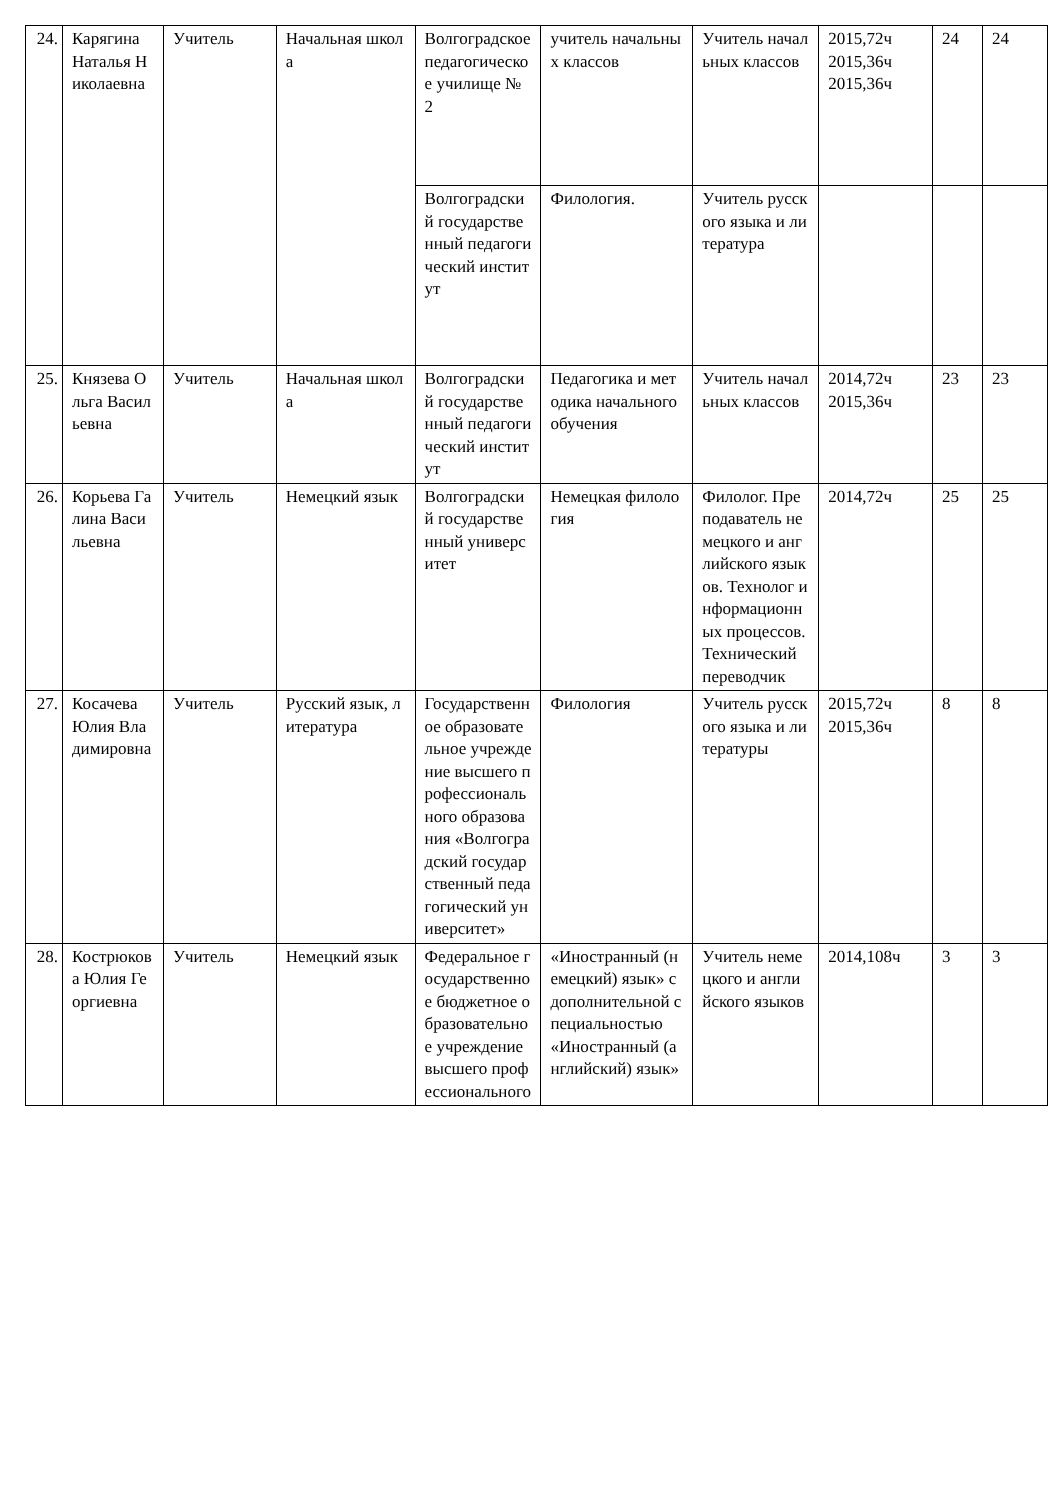| 24. | Карягина Наталья Николаевна | Учитель | Начальная школа | Волгоградское педагогическое училище № 2 | учитель начальных классов | Учитель начальных классов | 2015,72ч 2015,36ч 2015,36ч | 24 | 24 |
| | | | | Волгоградский государственный педагогический институт | Филология. | Учитель русского языка и литература | | | |
| 25. | Князева Ольга Васильевна | Учитель | Начальная школа | Волгоградский государственный педагогический институт | Педагогика и методика начального обучения | Учитель начальных классов | 2014,72ч 2015,36ч | 23 | 23 |
| 26. | Корьева Галина Васильевна | Учитель | Немецкий язык | Волгоградский государственный университет | Немецкая филология | Филолог. Преподаватель немецкого и английского языков. Технолог информационных процессов. Технический переводчик | 2014,72ч | 25 | 25 |
| 27. | Косачева Юлия Владимировна | Учитель | Русский язык, литература | Государственное образовательное учреждение высшего профессионального образования «Волгоградский государственный педагогический университет» | Филология | Учитель русского языка и литературы | 2015,72ч 2015,36ч | 8 | 8 |
| 28. | Кострюкова Юлия Георгиевна | Учитель | Немецкий язык | Федеральное государственное бюджетное образовательное учреждение высшего профессионального | «Иностранный (немецкий) язык» с дополнительной специальностью «Иностранный (английский) язык» | Учитель немецкого и английского языков | 2014,108ч | 3 | 3 |